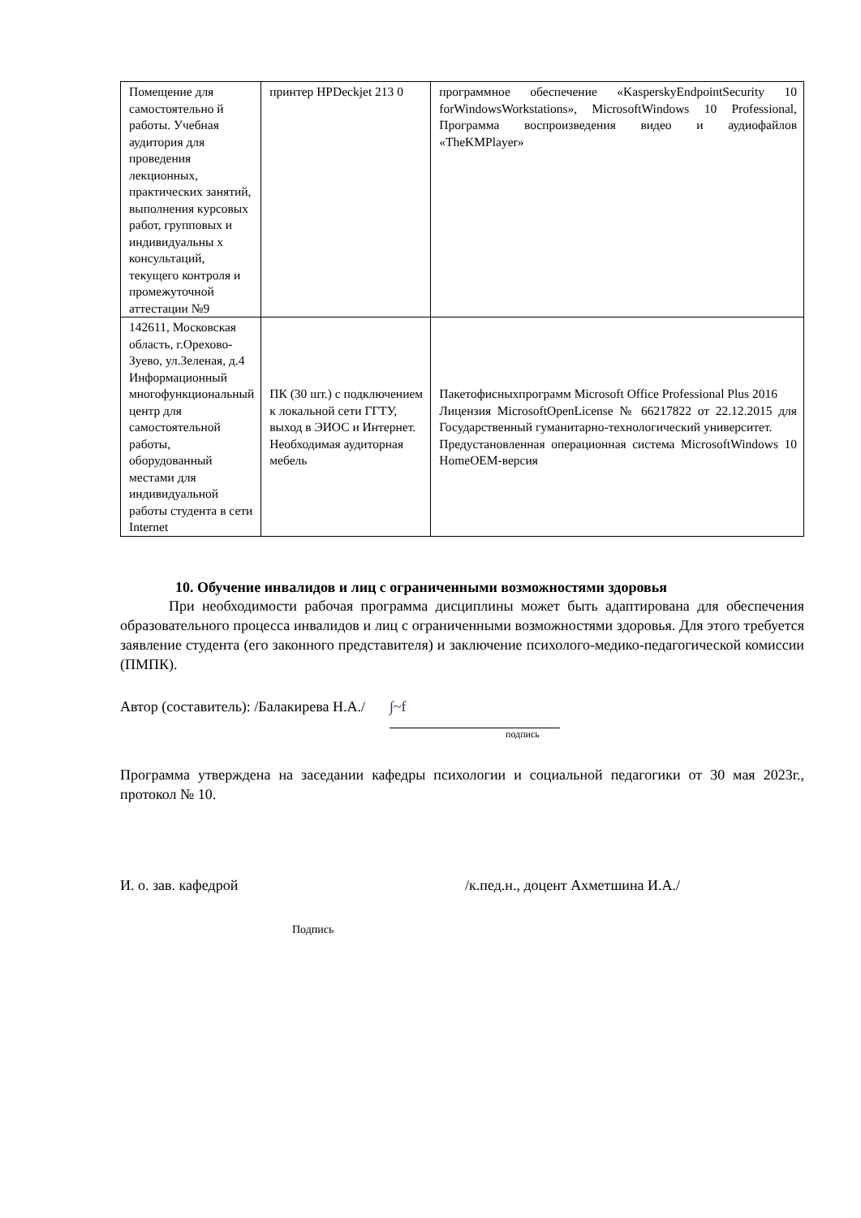| Помещение для самостоятельно й работы. Учебная аудитория для проведения лекционных, практических занятий, выполнения курсовых работ, групповых и индивидуальны х консультаций, текущего контроля и промежуточной аттестации №9 | принтер HPDeckjet 213 0 | программное обеспечение «KasperskyEndpointSecurity 10 forWindowsWorkstations», MicrosoftWindows 10 Professional, Программа воспроизведения видео и аудиофайлов «TheKMPlayer» |
| 142611, Московская область, г.Орехово-Зуево, ул.Зеленая, д.4 Информационный многофункциональный центр для самостоятельной работы, оборудованный местами для индивидуальной работы студента в сети Internet | ПК (30 шт.) с подключением к локальной сети ГГТУ, выход в ЭИОС и Интернет. Необходимая аудиторная мебель | Пакетофисныхпрограмм Microsoft Office Professional Plus 2016 Лицензия MicrosoftOpenLicense № 66217822 от 22.12.2015 для Государственный гуманитарно-технологический университет. Предустановленная операционная система MicrosoftWindows 10 HomeOEM-версия |
10. Обучение инвалидов и лиц с ограниченными возможностями здоровья
При необходимости рабочая программа дисциплины может быть адаптирована для обеспечения образовательного процесса инвалидов и лиц с ограниченными возможностями здоровья. Для этого требуется заявление студента (его законного представителя) и заключение психолого-медико-педагогической комиссии (ПМПК).
Автор (составитель): /Балакирева Н.А./ ∫~f
подпись
Программа утверждена на заседании кафедры психологии и социальной педагогики от 30 мая 2023г., протокол № 10.
И. о. зав. кафедрой /к.пед.н., доцент Ахметшина И.А./
Подпись